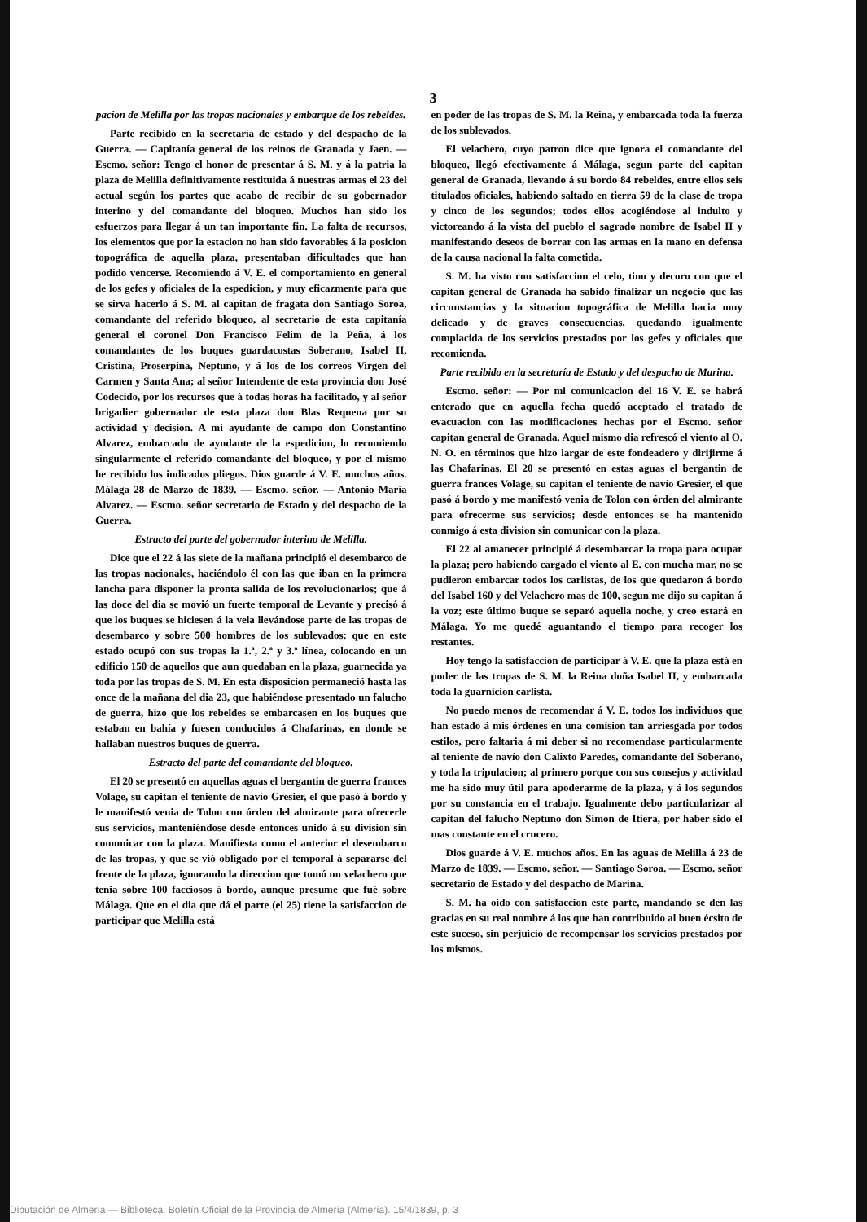3
pacion de Melilla por las tropas nacionales y embarque de los rebeldes.
Parte recibido en la secretaría de estado y del despacho de la Guerra. — Capitanía general de los reinos de Granada y Jaen. — Escmo. señor: Tengo el honor de presentar á S. M. y á la patria la plaza de Melilla definitivamente restituida á nuestras armas el 23 del actual según los partes que acabo de recibir de su gobernador interino y del comandante del bloqueo. Muchos han sido los esfuerzos para llegar á un tan importante fin. La falta de recursos, los elementos que por la estacion no han sido favorables á la posicion topográfica de aquella plaza, presentaban dificultades que han podido vencerse. Recomiendo á V. E. el comportamiento en general de los gefes y oficiales de la espedicion, y muy eficazmente para que se sirva hacerlo á S. M. al capitan de fragata don Santiago Soroa, comandante del referido bloqueo, al secretario de esta capitanía general el coronel Don Francisco Felim de la Peña, á los comandantes de los buques guardacostas Soberano, Isabel II, Cristina, Proserpina, Neptuno, y á los de los correos Virgen del Carmen y Santa Ana; al señor Intendente de esta provincia don José Codecido, por los recursos que á todas horas ha facilitado, y al señor brigadier gobernador de esta plaza don Blas Requena por su actividad y decision. A mi ayudante de campo don Constantino Alvarez, embarcado de ayudante de la espedicion, lo recomiendo singularmente el referido comandante del bloqueo, y por el mismo he recibido los indicados pliegos. Dios guarde á V. E. muchos años. Málaga 28 de Marzo de 1839. — Escmo. señor. — Antonio María Alvarez. — Escmo. señor secretario de Estado y del despacho de la Guerra.
Estracto del parte del gobernador interino de Melilla.
Dice que el 22 á las siete de la mañana principió el desembarco de las tropas nacionales, haciéndolo él con las que iban en la primera lancha para disponer la pronta salida de los revolucionarios; que á las doce del dia se movió un fuerte temporal de Levante y precisó á que los buques se hiciesen á la vela llevándose parte de las tropas de desembarco y sobre 500 hombres de los sublevados: que en este estado ocupó con sus tropas la 1.ª, 2.ª y 3.ª línea, colocando en un edificio 150 de aquellos que aun quedaban en la plaza, guarnecida ya toda por las tropas de S. M. En esta disposicion permaneció hasta las once de la mañana del dia 23, que habiéndose presentado un falucho de guerra, hizo que los rebeldes se embarcasen en los buques que estaban en bahía y fuesen conducidos á Chafarinas, en donde se hallaban nuestros buques de guerra.
Estracto del parte del comandante del bloqueo.
El 20 se presentó en aquellas aguas el bergantin de guerra frances Volage, su capitan el teniente de navío Gresier, el que pasó á bordo y le manifestó venia de Tolon con órden del almirante para ofrecerle sus servicios, manteniéndose desde entonces unido á su division sin comunicar con la plaza. Manifiesta como el anterior el desembarco de las tropas, y que se vió obligado por el temporal á separarse del frente de la plaza, ignorando la direccion que tomó un velachero que tenia sobre 100 facciosos á bordo, aunque presume que fué sobre Málaga. Que en el dia que dá el parte (el 25) tiene la satisfaccion de participar que Melilla está
en poder de las tropas de S. M. la Reina, y embarcada toda la fuerza de los sublevados.
El velachero, cuyo patron dice que ignora el comandante del bloqueo, llegó efectivamente á Málaga, segun parte del capitan general de Granada, llevando á su bordo 84 rebeldes, entre ellos seis titulados oficiales, habiendo saltado en tierra 59 de la clase de tropa y cinco de los segundos; todos ellos acogiéndose al indulto y victoreando á la vista del pueblo el sagrado nombre de Isabel II y manifestando deseos de borrar con las armas en la mano en defensa de la causa nacional la falta cometida.
S. M. ha visto con satisfaccion el celo, tino y decoro con que el capitan general de Granada ha sabido finalizar un negocio que las circunstancias y la situacion topográfica de Melilla hacia muy delicado y de graves consecuencias, quedando igualmente complacida de los servicios prestados por los gefes y oficiales que recomienda.
Parte recibido en la secretaría de Estado y del despacho de Marina.
Escmo. señor: — Por mi comunicacion del 16 V. E. se habrá enterado que en aquella fecha quedó aceptado el tratado de evacuacion con las modificaciones hechas por el Escmo. señor capitan general de Granada. Aquel mismo dia refrescó el viento al O. N. O. en términos que hizo largar de este fondeadero y dirijirme á las Chafarinas. El 20 se presentó en estas aguas el bergantin de guerra frances Volage, su capitan el teniente de navío Gresier, el que pasó á bordo y me manifestó venia de Tolon con órden del almirante para ofrecerme sus servicios; desde entonces se ha mantenido conmigo á esta division sin comunicar con la plaza.
El 22 al amanecer principié á desembarcar la tropa para ocupar la plaza; pero habiendo cargado el viento al E. con mucha mar, no se pudieron embarcar todos los carlistas, de los que quedaron á bordo del Isabel 160 y del Velachero mas de 100, segun me dijo su capitan á la voz; este último buque se separó aquella noche, y creo estará en Málaga. Yo me quedé aguantando el tiempo para recoger los restantes.
Hoy tengo la satisfaccion de participar á V. E. que la plaza está en poder de las tropas de S. M. la Reina doña Isabel II, y embarcada toda la guarnicion carlista.
No puedo menos de recomendar á V. E. todos los individuos que han estado á mis órdenes en una comision tan arriesgada por todos estilos, pero faltaria á mi deber si no recomendase particularmente al teniente de navío don Calixto Paredes, comandante del Soberano, y toda la tripulacion; al primero porque con sus consejos y actividad me ha sido muy útil para apoderarme de la plaza, y á los segundos por su constancia en el trabajo. Igualmente debo particularizar al capitan del falucho Neptuno don Simon de Itiera, por haber sido el mas constante en el crucero.
Dios guarde á V. E. muchos años. En las aguas de Melilla á 23 de Marzo de 1839. — Escmo. señor. — Santiago Soroa. — Escmo. señor secretario de Estado y del despacho de Marina.
S. M. ha oido con satisfaccion este parte, mandando se den las gracias en su real nombre á los que han contribuido al buen écsito de este suceso, sin perjuicio de recompensar los servicios prestados por los mismos.
Diputación de Almería — Biblioteca. Boletín Oficial de la Provincia de Almería (Almería). 15/4/1839, p. 3